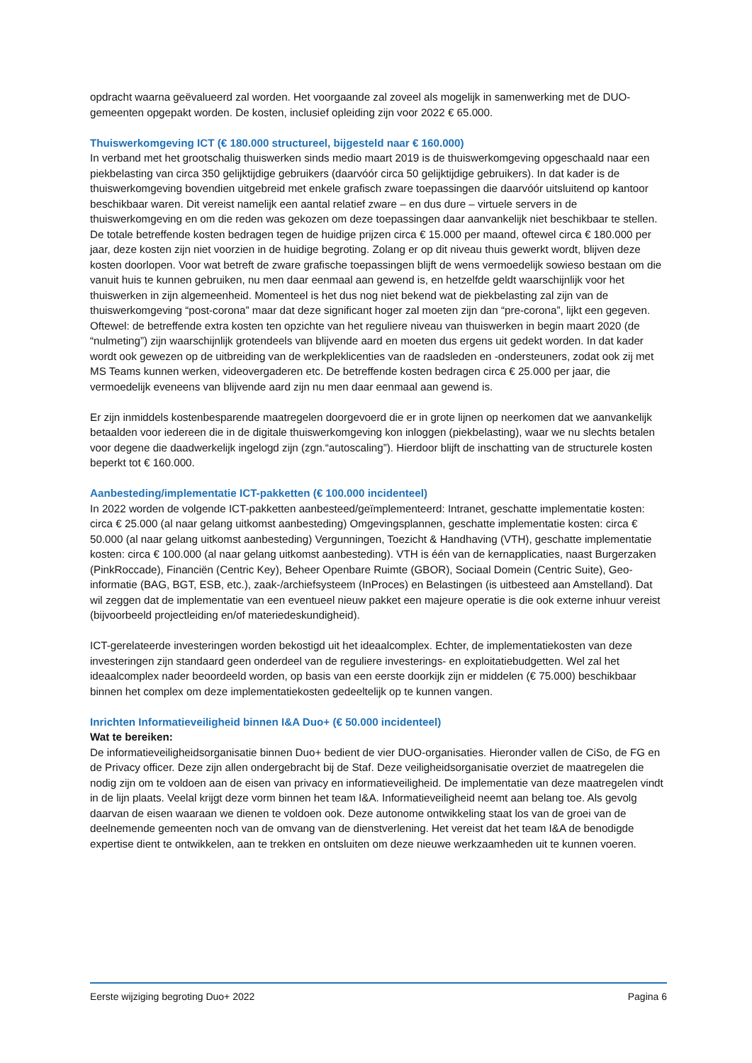opdracht waarna geëvalueerd zal worden. Het voorgaande zal zoveel als mogelijk in samenwerking met de DUO-gemeenten opgepakt worden. De kosten, inclusief opleiding zijn voor 2022 € 65.000.
Thuiswerkomgeving ICT (€ 180.000 structureel, bijgesteld naar € 160.000)
In verband met het grootschalig thuiswerken sinds medio maart 2019 is de thuiswerkomgeving opgeschaald naar een piekbelasting van circa 350 gelijktijdige gebruikers (daarvóór circa 50 gelijktijdige gebruikers). In dat kader is de thuiswerkomgeving bovendien uitgebreid met enkele grafisch zware toepassingen die daarvóór uitsluitend op kantoor beschikbaar waren. Dit vereist namelijk een aantal relatief zware – en dus dure – virtuele servers in de thuiswerkomgeving en om die reden was gekozen om deze toepassingen daar aanvankelijk niet beschikbaar te stellen. De totale betreffende kosten bedragen tegen de huidige prijzen circa € 15.000 per maand, oftewel circa € 180.000 per jaar, deze kosten zijn niet voorzien in de huidige begroting. Zolang er op dit niveau thuis gewerkt wordt, blijven deze kosten doorlopen. Voor wat betreft de zware grafische toepassingen blijft de wens vermoedelijk sowieso bestaan om die vanuit huis te kunnen gebruiken, nu men daar eenmaal aan gewend is, en hetzelfde geldt waarschijnlijk voor het thuiswerken in zijn algemeenheid. Momenteel is het dus nog niet bekend wat de piekbelasting zal zijn van de thuiswerkomgeving “post-corona” maar dat deze significant hoger zal moeten zijn dan “pre-corona”, lijkt een gegeven. Oftewel: de betreffende extra kosten ten opzichte van het reguliere niveau van thuiswerken in begin maart 2020 (de “nulmeting”) zijn waarschijnlijk grotendeels van blijvende aard en moeten dus ergens uit gedekt worden. In dat kader wordt ook gewezen op de uitbreiding van de werkpleklicenties van de raadsleden en -ondersteuners, zodat ook zij met MS Teams kunnen werken, videovergaderen etc. De betreffende kosten bedragen circa € 25.000 per jaar, die vermoedelijk eveneens van blijvende aard zijn nu men daar eenmaal aan gewend is.
Er zijn inmiddels kostenbesparende maatregelen doorgevoerd die er in grote lijnen op neerkomen dat we aanvankelijk betaalden voor iedereen die in de digitale thuiswerkomgeving kon inloggen (piekbelasting), waar we nu slechts betalen voor degene die daadwerkelijk ingelogd zijn (zgn.“autoscaling”). Hierdoor blijft de inschatting van de structurele kosten beperkt tot € 160.000.
Aanbesteding/implementatie ICT-pakketten (€ 100.000 incidenteel)
In 2022 worden de volgende ICT-pakketten aanbesteed/geïmplementeerd: Intranet, geschatte implementatie kosten: circa € 25.000 (al naar gelang uitkomst aanbesteding) Omgevingsplannen, geschatte implementatie kosten: circa € 50.000 (al naar gelang uitkomst aanbesteding) Vergunningen, Toezicht & Handhaving (VTH), geschatte implementatie kosten: circa € 100.000 (al naar gelang uitkomst aanbesteding). VTH is één van de kernapplicaties, naast Burgerzaken (PinkRoccade), Financiën (Centric Key), Beheer Openbare Ruimte (GBOR), Sociaal Domein (Centric Suite), Geo-informatie (BAG, BGT, ESB, etc.), zaak-/archiefsysteem (InProces) en Belastingen (is uitbesteed aan Amstelland). Dat wil zeggen dat de implementatie van een eventueel nieuw pakket een majeure operatie is die ook externe inhuur vereist (bijvoorbeeld projectleiding en/of materiedeskundigheid).
ICT-gerelateerde investeringen worden bekostigd uit het ideaalcomplex. Echter, de implementatiekosten van deze investeringen zijn standaard geen onderdeel van de reguliere investerings- en exploitatiebudgetten. Wel zal het ideaalcomplex nader beoordeeld worden, op basis van een eerste doorkijk zijn er middelen (€ 75.000) beschikbaar binnen het complex om deze implementatiekosten gedeeltelijk op te kunnen vangen.
Inrichten Informatieveiligheid binnen I&A Duo+ (€ 50.000 incidenteel)
Wat te bereiken:
De informatieveiligheidsorganisatie binnen Duo+ bedient de vier DUO-organisaties. Hieronder vallen de CiSo, de FG en de Privacy officer. Deze zijn allen ondergebracht bij de Staf. Deze veiligheidsorganisatie overziet de maatregelen die nodig zijn om te voldoen aan de eisen van privacy en informatieveiligheid. De implementatie van deze maatregelen vindt in de lijn plaats. Veelal krijgt deze vorm binnen het team I&A. Informatieveiligheid neemt aan belang toe. Als gevolg daarvan de eisen waaraan we dienen te voldoen ook. Deze autonome ontwikkeling staat los van de groei van de deelnemende gemeenten noch van de omvang van de dienstverlening. Het vereist dat het team I&A de benodigde expertise dient te ontwikkelen, aan te trekken en ontsluiten om deze nieuwe werkzaamheden uit te kunnen voeren.
Eerste wijziging begroting Duo+ 2022 Pagina 6